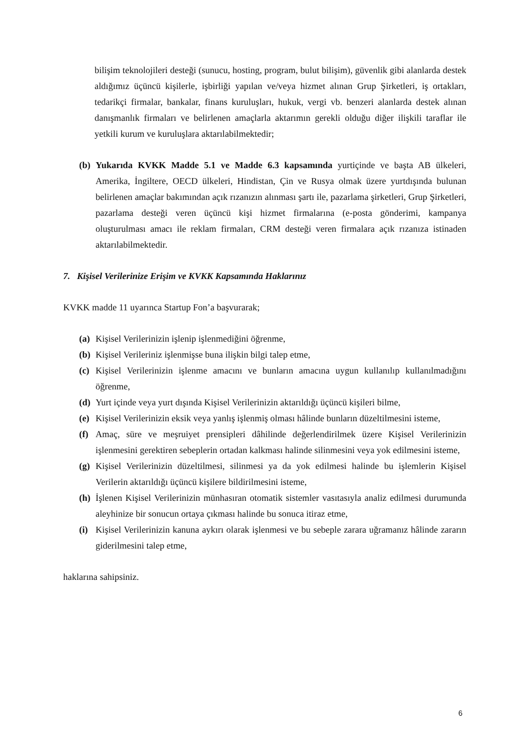bilişim teknolojileri desteği (sunucu, hosting, program, bulut bilişim), güvenlik gibi alanlarda destek aldığımız üçüncü kişilerle, işbirliği yapılan ve/veya hizmet alınan Grup Şirketleri, iş ortakları, tedarikçi firmalar, bankalar, finans kuruluşları, hukuk, vergi vb. benzeri alanlarda destek alınan danışmanlık firmaları ve belirlenen amaçlarla aktarımın gerekli olduğu diğer ilişkili taraflar ile yetkili kurum ve kuruluşlara aktarılabilmektedir;
(b) Yukarıda KVKK Madde 5.1 ve Madde 6.3 kapsamında yurtiçinde ve başta AB ülkeleri, Amerika, İngiltere, OECD ülkeleri, Hindistan, Çin ve Rusya olmak üzere yurtdışında bulunan belirlenen amaçlar bakımından açık rızanızın alınması şartı ile, pazarlama şirketleri, Grup Şirketleri, pazarlama desteği veren üçüncü kişi hizmet firmalarına (e-posta gönderimi, kampanya oluşturulması amacı ile reklam firmaları, CRM desteği veren firmalara açık rızanıza istinaden aktarılabilmektedir.
7. Kişisel Verilerinize Erişim ve KVKK Kapsamında Haklarınız
KVKK madde 11 uyarınca Startup Fon’a başvurarak;
(a) Kişisel Verilerinizin işlenip işlenmediğini öğrenme,
(b) Kişisel Verileriniz işlenmişse buna ilişkin bilgi talep etme,
(c) Kişisel Verilerinizin işlenme amacını ve bunların amacına uygun kullanılıp kullanılmadığını öğrenme,
(d) Yurt içinde veya yurt dışında Kişisel Verilerinizin aktarıldığı üçüncü kişileri bilme,
(e) Kişisel Verilerinizin eksik veya yanlış işlenmiş olması hâlinde bunların düzeltilmesini isteme,
(f) Amaç, süre ve meşruiyet prensipleri dâhilinde değerlendirilmek üzere Kişisel Verilerinizin işlenmesini gerektiren sebeplerin ortadan kalkması halinde silinmesini veya yok edilmesini isteme,
(g) Kişisel Verilerinizin düzeltilmesi, silinmesi ya da yok edilmesi halinde bu işlemlerin Kişisel Verilerin aktarıldığı üçüncü kişilere bildirilmesini isteme,
(h) İşlenen Kişisel Verilerinizin münhasıran otomatik sistemler vasıtasıyla analiz edilmesi durumunda aleyhinize bir sonucun ortaya çıkması halinde bu sonuca itiraz etme,
(i) Kişisel Verilerinizin kanuna aykırı olarak işlenmesi ve bu sebeple zarara uğramanız hâlinde zararın giderilmesini talep etme,
haklarına sahipsiniz.
6